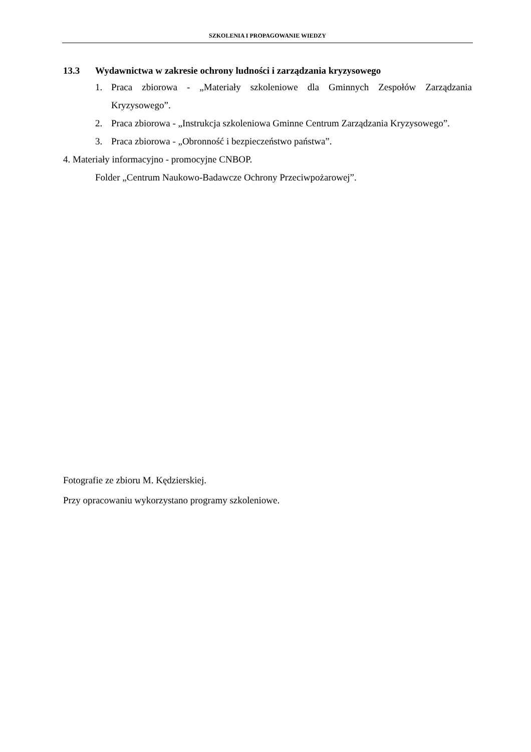SZKOLENIA I PROPAGOWANIE WIEDZY
13.3 Wydawnictwa w zakresie ochrony ludności i zarządzania kryzysowego
1. Praca zbiorowa - „Materiały szkoleniowe dla Gminnych Zespołów Zarządzania Kryzysowego”.
2. Praca zbiorowa - „Instrukcja szkoleniowa Gminne Centrum Zarządzania Kryzysowego”.
3. Praca zbiorowa - „Obronność i bezpieczeństwo państwa”.
4. Materiały informacyjno - promocyjne CNBOP.
Folder „Centrum Naukowo-Badawcze Ochrony Przeciwpożarowej”.
Fotografie ze zbioru M. Kędzierskiej.
Przy opracowaniu wykorzystano programy szkoleniowe.